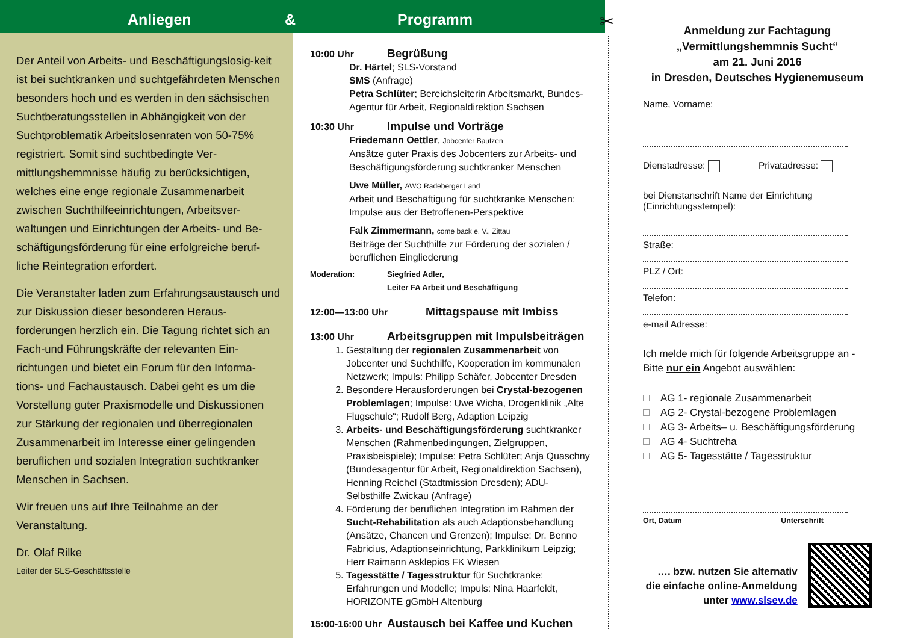Anliegen & Programm
Der Anteil von Arbeits- und Beschäftigungslosig-keit ist bei suchtkranken und suchtgefährdeten Menschen besonders hoch und es werden in den sächsischen Suchtberatungsstellen in Abhängigkeit von der Suchtproblematik Arbeitslosenraten von 50-75% registriert. Somit sind suchtbedingte Ver-mittlungshemmnisse häufig zu berücksichtigen, welches eine enge regionale Zusammenarbeit zwischen Suchthilfeeinrichtungen, Arbeitsver-waltungen und Einrichtungen der Arbeits- und Be-schäftigungsförderung für eine erfolgreiche beruf-liche Reintegration erfordert.
Die Veranstalter laden zum Erfahrungsaustausch und zur Diskussion dieser besonderen Heraus-forderungen herzlich ein. Die Tagung richtet sich an Fach-und Führungskräfte der relevanten Ein-richtungen und bietet ein Forum für den Informa-tions- und Fachaustausch. Dabei geht es um die Vorstellung guter Praxismodelle und Diskussionen zur Stärkung der regionalen und überregionalen Zusammenarbeit im Interesse einer gelingenden beruflichen und sozialen Integration suchtkranker Menschen in Sachsen.
Wir freuen uns auf Ihre Teilnahme an der Veranstaltung.
Dr. Olaf Rilke
Leiter der SLS-Geschäftsstelle
10:00 Uhr Begrüßung
Dr. Härtel; SLS-Vorstand
SMS (Anfrage)
Petra Schlüter; Bereichsleiterin Arbeitsmarkt, Bundes-Agentur für Arbeit, Regionaldirektion Sachsen
10:30 Uhr Impulse und Vorträge
Friedemann Oettler, Jobcenter Bautzen
Ansätze guter Praxis des Jobcenters zur Arbeits- und Beschäftigungsförderung suchtkranker Menschen
Uwe Müller, AWO Radeberger Land
Arbeit und Beschäftigung für suchtkranke Menschen: Impulse aus der Betroffenen-Perspektive
Falk Zimmermann, come back e. V., Zittau
Beiträge der Suchthilfe zur Förderung der sozialen / beruflichen Eingliederung
Moderation: Siegfried Adler,
Leiter FA Arbeit und Beschäftigung
12:00—13:00 Uhr Mittagspause mit Imbiss
13:00 Uhr Arbeitsgruppen mit Impulsbeiträgen
1. Gestaltung der regionalen Zusammenarbeit von Jobcenter und Suchthilfe, Kooperation im kommunalen Netzwerk; Impuls: Philipp Schäfer, Jobcenter Dresden
2. Besondere Herausforderungen bei Crystal-bezogenen Problemlagen; Impulse: Uwe Wicha, Drogenklinik „Alte Flugschule“; Rudolf Berg, Adaption Leipzig
3. Arbeits- und Beschäftigungsförderung suchtkranker Menschen (Rahmenbedingungen, Zielgruppen, Praxisbeispiele); Impulse: Petra Schlüter; Anja Quaschny (Bundesagentur für Arbeit, Regionaldirektion Sachsen), Henning Reichel (Stadtmission Dresden); ADU-Selbsthilfe Zwickau (Anfrage)
4. Förderung der beruflichen Integration im Rahmen der Sucht-Rehabilitation als auch Adaptionsbehandlung (Ansätze, Chancen und Grenzen); Impulse: Dr. Benno Fabricius, Adaptionseinrichtung, Parkklinikum Leipzig; Herr Raimann Asklepios FK Wiesen
5. Tagesstätte / Tagesstruktur für Suchtkranke: Erfahrungen und Modelle; Impuls: Nina Haarfeldt, HORIZONTE gGmbH Altenburg
15:00-16:00 Uhr Austausch bei Kaffee und Kuchen
✂
Anmeldung zur Fachtagung
„Vermittlungshemmnis Sucht“
am 21. Juni 2016
in Dresden, Deutsches Hygienemuseum
Name, Vorname:
Dienstadresse: Privatadresse:
bei Dienstanschrift Name der Einrichtung
(Einrichtungsstempel):
Straße:
PLZ / Ort:
Telefon:
e-mail Adresse:
Ich melde mich für folgende Arbeitsgruppe an - Bitte nur ein Angebot auswählen:
AG 1- regionale Zusammenarbeit
AG 2- Crystal-bezogene Problemlagen
AG 3- Arbeits– u. Beschäftigungsförderung
AG 4- Suchtreha
AG 5- Tagesstätte / Tagesstruktur
Ort, Datum Unterschrift
…. bzw. nutzen Sie alternativ die einfache online-Anmeldung unter www.slsev.de